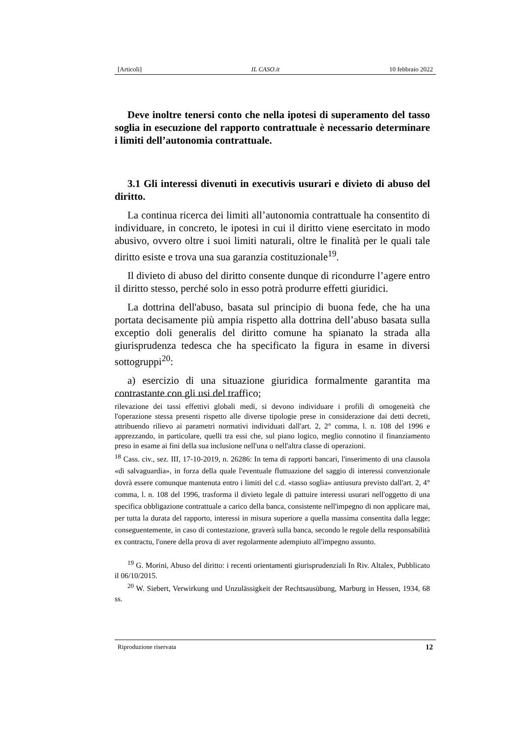[Articoli] IL CASO.it 10 febbraio 2022
Deve inoltre tenersi conto che nella ipotesi di superamento del tasso soglia in esecuzione del rapporto contrattuale è necessario determinare i limiti dell’autonomia contrattuale.
3.1 Gli interessi divenuti in executivis usurari e divieto di abuso del diritto.
La continua ricerca dei limiti all’autonomia contrattuale ha consentito di individuare, in concreto, le ipotesi in cui il diritto viene esercitato in modo abusivo, ovvero oltre i suoi limiti naturali, oltre le finalità per le quali tale diritto esiste e trova una sua garanzia costituzionale<sup>19</sup>.
Il divieto di abuso del diritto consente dunque di ricondurre l’agere entro il diritto stesso, perché solo in esso potrà produrre effetti giuridici.
La dottrina dell'abuso, basata sul principio di buona fede, che ha una portata decisamente più ampia rispetto alla dottrina dell’abuso basata sulla exceptio doli generalis del diritto comune ha spianato la strada alla giurisprudenza tedesca che ha specificato la figura in esame in diversi sottogruppi<sup>20</sup>:
a) esercizio di una situazione giuridica formalmente garantita ma contrastante con gli usi del traffico;
rilevazione dei tassi effettivi globali medi, si devono individuare i profili di omogeneità che l'operazione stessa presenti rispetto alle diverse tipologie prese in considerazione dai detti decreti, attribuendo rilievo ai parametri normativi individuati dall'art. 2, 2° comma, l. n. 108 del 1996 e apprezzando, in particolare, quelli tra essi che, sul piano logico, meglio connotino il finanziamento preso in esame ai fini della sua inclusione nell'una o nell'altra classe di operazioni.
<sup>18</sup> Cass. civ., sez. III, 17-10-2019, n. 26286: In tema di rapporti bancari, l'inserimento di una clausola «di salvaguardia», in forza della quale l'eventuale fluttuazione del saggio di interessi convenzionale dovrà essere comunque mantenuta entro i limiti del c.d. «tasso soglia» antiusura previsto dall'art. 2, 4° comma, l. n. 108 del 1996, trasforma il divieto legale di pattuire interessi usurari nell'oggetto di una specifica obbligazione contrattuale a carico della banca, consistente nell'impegno di non applicare mai, per tutta la durata del rapporto, interessi in misura superiore a quella massima consentita dalla legge; conseguentemente, in caso di contestazione, graverà sulla banca, secondo le regole della responsabilità ex contractu, l'onere della prova di aver regolarmente adempiuto all'impegno assunto.
<sup>19</sup> G. Morini, Abuso del diritto: i recenti orientamenti giurisprudenziali In Riv. Altalex, Pubblicato il 06/10/2015.
<sup>20</sup> W. Siebert, Verwirkung und Unzulässigkeit der Rechtsausübung, Marburg in Hessen, 1934, 68 ss.
Riproduzione riservata 12